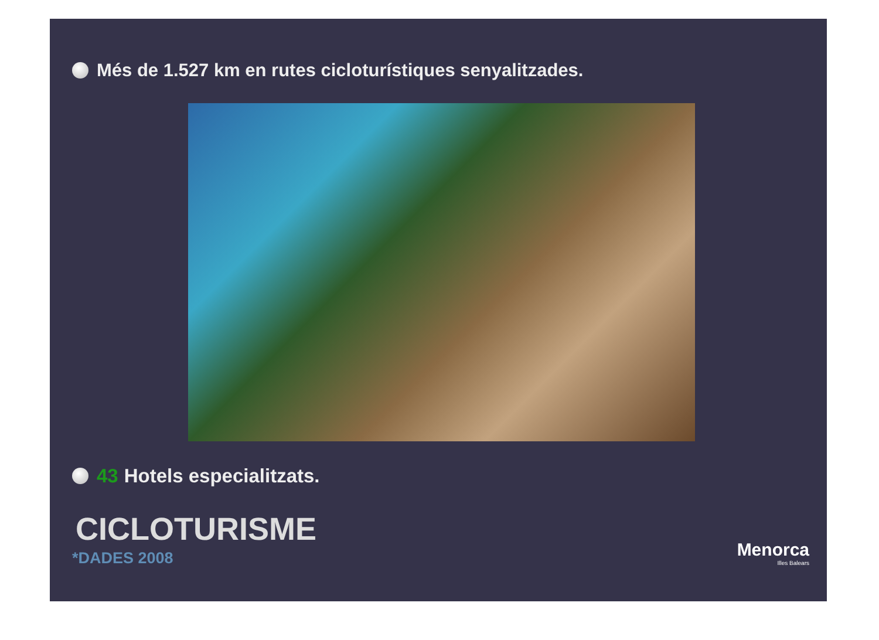Més de 1.527 km en rutes cicloturístiques senyalitzades.
43 Hotels especialitzats.
CICLOTURISME
*DADES 2008
Menorca
Illes Balears